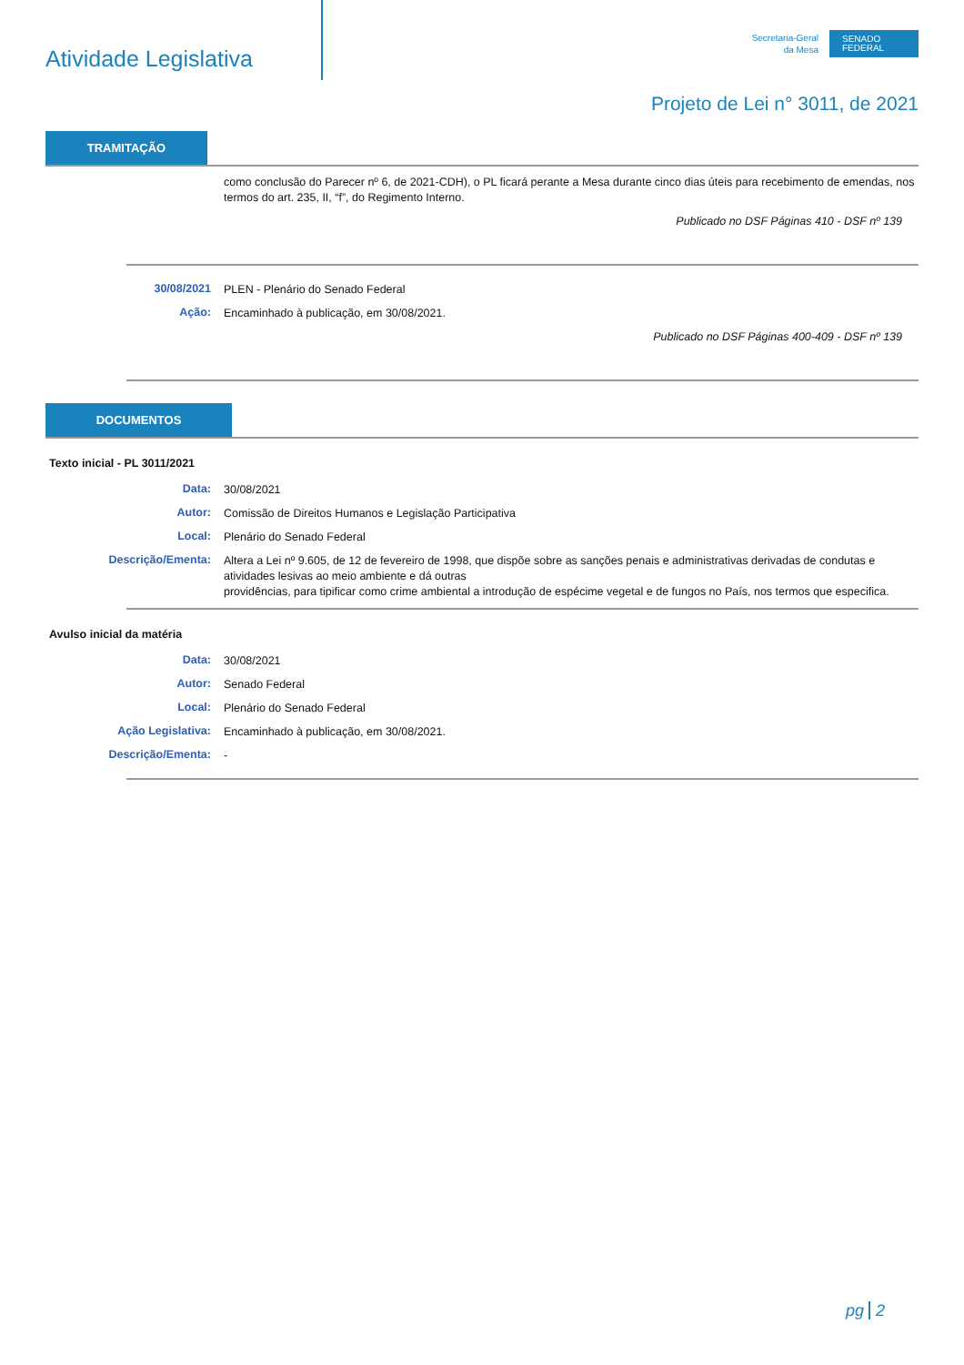Atividade Legislativa
Secretaria-Geral
da Mesa
SENADO
FEDERAL
Projeto de Lei n° 3011, de 2021
TRAMITAÇÃO
como conclusão do Parecer nº 6, de 2021-CDH), o PL ficará perante a Mesa durante cinco dias úteis para recebimento de emendas, nos termos do art. 235, II, “f”, do Regimento Interno.
Publicado no DSF Páginas 410 - DSF nº 139
30/08/2021
PLEN - Plenário do Senado Federal
Ação:
Encaminhado à publicação, em 30/08/2021.
Publicado no DSF Páginas 400-409 - DSF nº 139
DOCUMENTOS
Texto inicial - PL 3011/2021
Data:
30/08/2021
Autor:
Comissão de Direitos Humanos e Legislação Participativa
Local:
Plenário do Senado Federal
Descrição/Ementa:
Altera a Lei nº 9.605, de 12 de fevereiro de 1998, que dispõe sobre as sanções penais e administrativas derivadas de condutas e atividades lesivas ao meio ambiente e dá outras
providências, para tipificar como crime ambiental a introdução de espécime vegetal e de fungos no País, nos termos que especifica.
Avulso inicial da matéria
Data:
30/08/2021
Autor:
Senado Federal
Local:
Plenário do Senado Federal
Ação Legislativa:
Encaminhado à publicação, em 30/08/2021.
Descrição/Ementa:
-
pg 2